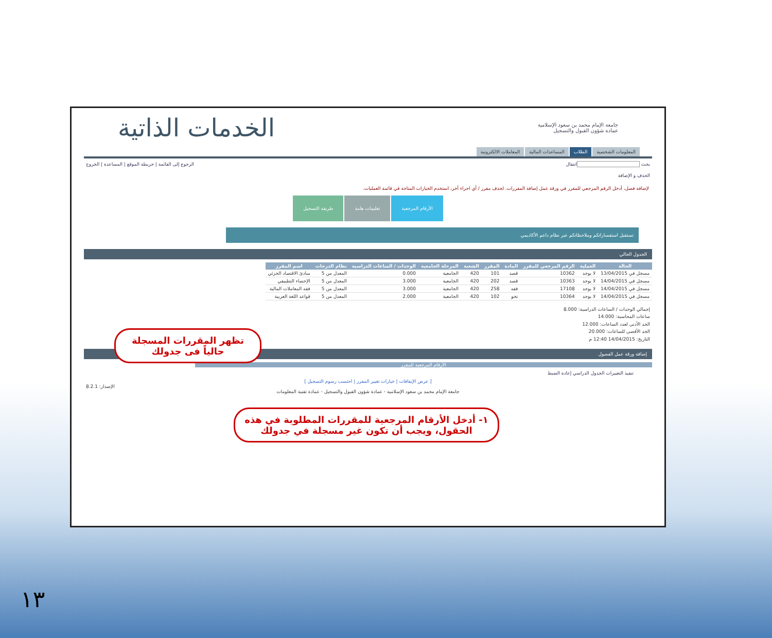جامعة الإمام محمد بن سعود الإسلامية
عمادة شؤون القبول والتسجيل
الخدمات الذاتية
المعلومات الشخصية الطلاب المساعدات المالية المعاملات الالكترونية
بحث انتقال الرجوع إلى القائمة | خريطة الموقع | المساعدة | الخروج
الحذف و الإضافة
لإضافة فصل، أدخل الرقم المرجعي للمقرر في ورقة عمل إضافة المقررات. لحذف مقرر / أي اجراء آخر، استخدم الخيارات المتاحة في قائمة العمليات.
الأرقام المرجعية تعليمات هامة طريقة التسجيل
تستقبل استفساراتكم وملاحظاتكم عبر نظام داعم الأكاديمي
الجدول الحالي
| الحالة | العملية | الرقم المرجعي للمقرر | المادة | المقرر | الشعبة | المرحلة الجامعية | الوحدات / الساعات الدراسية | نظام الدرجات | اسم المقرر |
| --- | --- | --- | --- | --- | --- | --- | --- | --- | --- |
| مسجل في 13/04/2015 | لا يوجد | 10362 | قصد | 101 | 420 | الجامعية | 0.000 | المعدل من 5 | مبادئ الاقتصاد الجزئي |
| مسجل في 14/04/2015 | لا يوجد | 10363 | قصد | 202 | 420 | الجامعية | 3.000 | المعدل من 5 | الإحصاء التطبيقي |
| مسجل في 14/04/2015 | لا يوجد | 17108 | فقه | 258 | 420 | الجامعية | 3.000 | المعدل من 5 | فقه المعاملات المالية |
| مسجل في 14/04/2015 | لا يوجد | 10364 | نحو | 102 | 420 | الجامعية | 2.000 | المعدل من 5 | قواعد اللغة العربية |
إجمالي الوحدات / الساعات الدراسية: 8.000
ساعات المحاسبة: 14.000
الحد الأدنى لعدد الساعات: 12.000
الحد الأقصى للساعات: 20.000
التاريخ: 14/04/2015 12:40 م
إضافة ورقة عمل الفصول
الأرقام المرجعية للمقرر
تنفيذ التغييرات الجدول الدراسي إعادة الضبط
[ عرض الإيقافات | خيارات تغيير المقرر | احتسب رسوم التسجيل ]
الإصدار: 8.2.1
جامعة الإمام محمد بن سعود الإسلامية - عمادة شؤون القبول والتسجيل - عمادة تقنية المعلومات
تظهر المقررات المسجلة حالياً فى جدولك
١- أدخل الأرقام المرجعية للمقررات المطلوبة في هذه الحقول، ويجب أن تكون غير مسجلة في جدولك
١٣